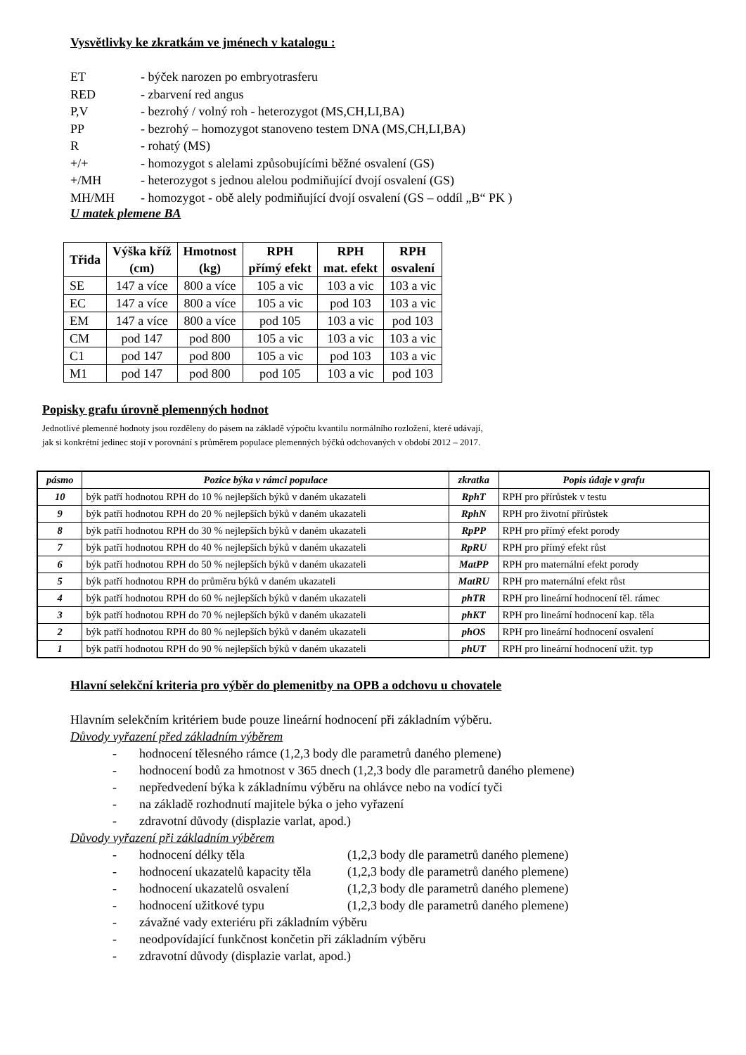Vysvětlivky ke zkratkám ve jménech v katalogu :
ET - býček narozen po embryotrasferu
RED - zbarvení red angus
P,V - bezrohý / volný roh - heterozygot (MS,CH,LI,BA)
PP - bezrohý – homozygot stanoveno testem DNA (MS,CH,LI,BA)
R - rohatý (MS)
+/+ - homozygot s alelami způsobujícími běžné osvalení (GS)
+/MH - heterozygot s jednou alelou podmiňující dvojí osvalení (GS)
MH/MH - homozygot - obě alely podmiňující dvojí osvalení (GS – oddíl „B“ PK )
U matek plemene BA
| Třida | Výška kříž (cm) | Hmotnost (kg) | RPH přímý efekt | RPH mat. efekt | RPH osvalení |
| --- | --- | --- | --- | --- | --- |
| SE | 147 a více | 800 a více | 105 a vic | 103 a vic | 103 a vic |
| EC | 147 a více | 800 a více | 105 a vic | pod 103 | 103 a vic |
| EM | 147 a více | 800 a více | pod 105 | 103 a vic | pod 103 |
| CM | pod 147 | pod 800 | 105 a vic | 103 a vic | 103 a vic |
| C1 | pod 147 | pod 800 | 105 a vic | pod 103 | 103 a vic |
| M1 | pod 147 | pod 800 | pod 105 | 103 a vic | pod 103 |
Popisky grafu úrovně plemenných hodnot
Jednotlivé plemenné hodnoty jsou rozděleny do pásem na základě výpočtu kvantilu normálního rozložení, které udávají,
jak si konkrétní jedinec stojí v porovnání s průměrem populace plemenných býčků odchovaných v období 2012 – 2017.
| pásmo | Pozice býka v rámci populace | zkratka | Popis údaje v grafu |
| --- | --- | --- | --- |
| 10 | býk patří hodnotou RPH do 10 % nejlepších býků v daném ukazateli | RphT | RPH pro přírůstek v testu |
| 9 | býk patří hodnotou RPH do 20 % nejlepších býků v daném ukazateli | RphN | RPH pro životní přírůstek |
| 8 | býk patří hodnotou RPH do 30 % nejlepších býků v daném ukazateli | RpPP | RPH pro přímý efekt porody |
| 7 | býk patří hodnotou RPH do 40 % nejlepších býků v daném ukazateli | RpRU | RPH pro přímý efekt růst |
| 6 | býk patří hodnotou RPH do 50 % nejlepších býků v daném ukazateli | MatPP | RPH pro maternální efekt porody |
| 5 | býk patří hodnotou RPH do průměru býků v daném ukazateli | MatRU | RPH pro maternální efekt růst |
| 4 | býk patří hodnotou RPH do 60 % nejlepších býků v daném ukazateli | phTR | RPH pro lineární hodnocení těl. rámec |
| 3 | býk patří hodnotou RPH do 70 % nejlepších býků v daném ukazateli | phKT | RPH pro lineární hodnocení kap. těla |
| 2 | býk patří hodnotou RPH do 80 % nejlepších býků v daném ukazateli | phOS | RPH pro lineární hodnocení osvalení |
| 1 | býk patří hodnotou RPH do 90 % nejlepších býků v daném ukazateli | phUT | RPH pro lineární hodnocení užit. typ |
Hlavní selekční kriteria pro výběr do plemenitby na OPB a odchovu u chovatele
Hlavním selekčním kritériem bude pouze lineární hodnocení při základním výběru.
Důvody vyřazení před základním výběrem
- hodnocení tělesného rámce (1,2,3 body dle parametrů daného plemene)
- hodnocení bodů za hmotnost v 365 dnech (1,2,3 body dle parametrů daného plemene)
- nepředvedení býka k základnímu výběru na ohlávce nebo na vodící tyči
- na základě rozhodnutí majitele býka o jeho vyřazení
- zdravotní důvody (displazie varlat, apod.)
Důvody vyřazení při základním výběrem
- hodnocení délky těla (1,2,3 body dle parametrů daného plemene)
- hodnocení ukazatelů kapacity těla (1,2,3 body dle parametrů daného plemene)
- hodnocení ukazatelů osvalení (1,2,3 body dle parametrů daného plemene)
- hodnocení užitkové typu (1,2,3 body dle parametrů daného plemene)
- závažné vady exteriéru při základním výběru
- neodpovídající funkčnost končetin při základním výběru
- zdravotní důvody (displazie varlat, apod.)